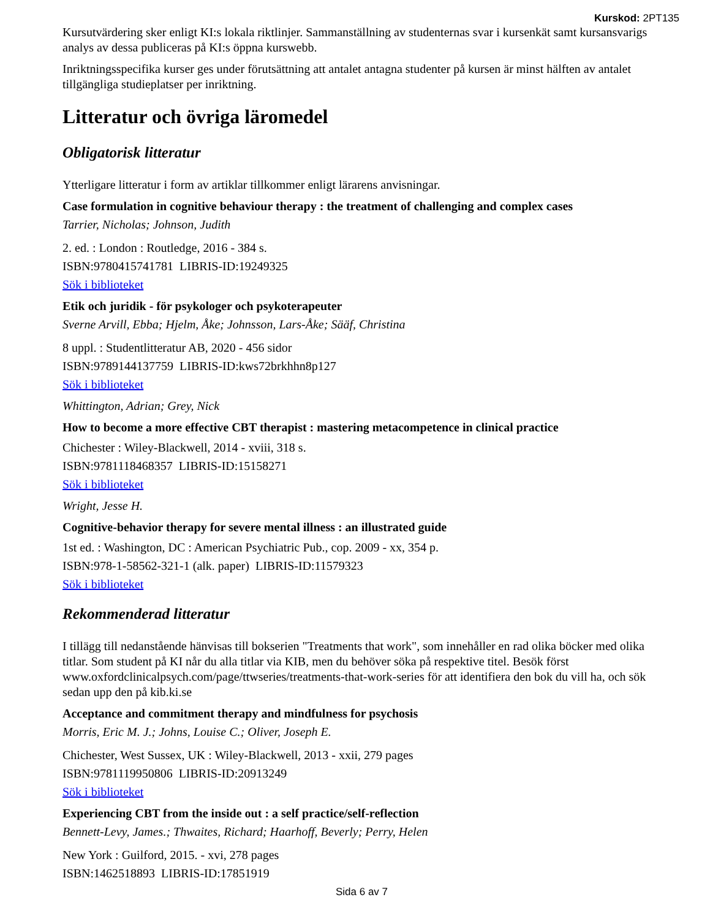Kurskod: 2PT135
Kursutvärdering sker enligt KI:s lokala riktlinjer. Sammanställning av studenternas svar i kursenkät samt kursansvarigs analys av dessa publiceras på KI:s öppna kurswebb.
Inriktningsspecifika kurser ges under förutsättning att antalet antagna studenter på kursen är minst hälften av antalet tillgängliga studieplatser per inriktning.
Litteratur och övriga läromedel
Obligatorisk litteratur
Ytterligare litteratur i form av artiklar tillkommer enligt lärarens anvisningar.
Case formulation in cognitive behaviour therapy : the treatment of challenging and complex cases
Tarrier, Nicholas; Johnson, Judith
2. ed. : London : Routledge, 2016 - 384 s.
ISBN:9780415741781 LIBRIS-ID:19249325
Sök i biblioteket
Etik och juridik - för psykologer och psykoterapeuter
Sverne Arvill, Ebba; Hjelm, Åke; Johnsson, Lars-Åke; Sääf, Christina
8 uppl. : Studentlitteratur AB, 2020 - 456 sidor
ISBN:9789144137759 LIBRIS-ID:kws72brkhhn8p127
Sök i biblioteket
Whittington, Adrian; Grey, Nick
How to become a more effective CBT therapist : mastering metacompetence in clinical practice
Chichester : Wiley-Blackwell, 2014 - xviii, 318 s.
ISBN:9781118468357 LIBRIS-ID:15158271
Sök i biblioteket
Wright, Jesse H.
Cognitive-behavior therapy for severe mental illness : an illustrated guide
1st ed. : Washington, DC : American Psychiatric Pub., cop. 2009 - xx, 354 p.
ISBN:978-1-58562-321-1 (alk. paper) LIBRIS-ID:11579323
Sök i biblioteket
Rekommenderad litteratur
I tillägg till nedanstående hänvisas till bokserien "Treatments that work", som innehåller en rad olika böcker med olika titlar. Som student på KI når du alla titlar via KIB, men du behöver söka på respektive titel. Besök först www.oxfordclinicalpsych.com/page/ttwseries/treatments-that-work-series för att identifiera den bok du vill ha, och sök sedan upp den på kib.ki.se
Acceptance and commitment therapy and mindfulness for psychosis
Morris, Eric M. J.; Johns, Louise C.; Oliver, Joseph E.
Chichester, West Sussex, UK : Wiley-Blackwell, 2013 - xxii, 279 pages
ISBN:9781119950806 LIBRIS-ID:20913249
Sök i biblioteket
Experiencing CBT from the inside out : a self practice/self-reflection
Bennett-Levy, James.; Thwaites, Richard; Haarhoff, Beverly; Perry, Helen
New York : Guilford, 2015. - xvi, 278 pages
ISBN:1462518893 LIBRIS-ID:17851919
Sida 6 av 7